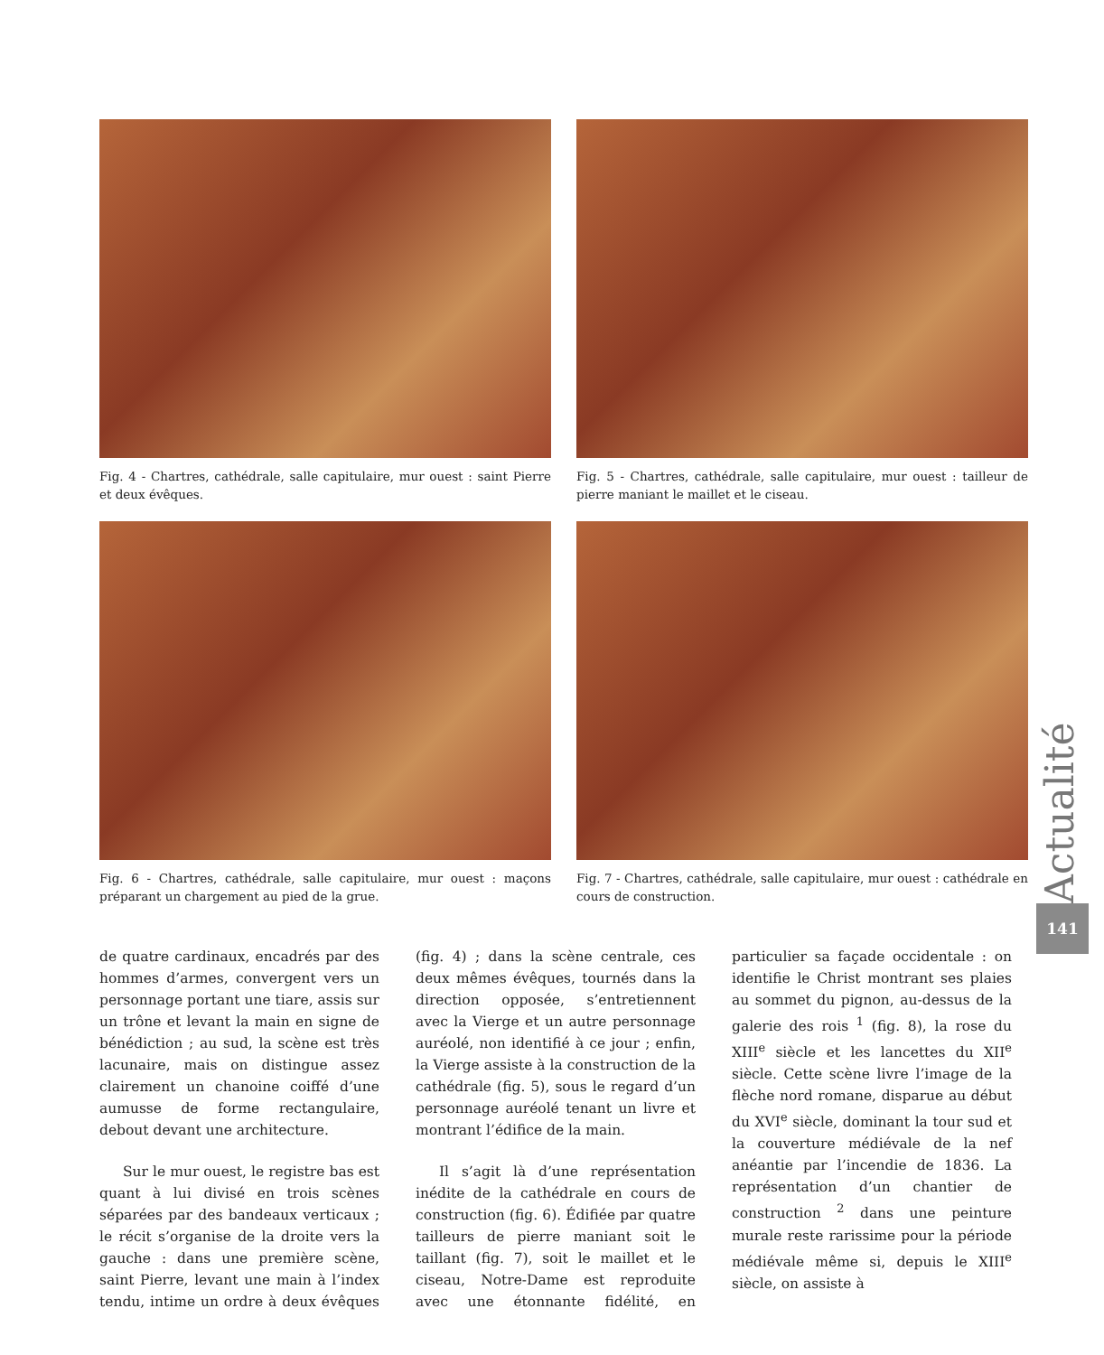Fig. 4 - Chartres, cathédrale, salle capitulaire, mur ouest : saint Pierre et deux évêques.
Fig. 5 - Chartres, cathédrale, salle capitulaire, mur ouest : tailleur de pierre maniant le maillet et le ciseau.
Fig. 6 - Chartres, cathédrale, salle capitulaire, mur ouest : maçons préparant un chargement au pied de la grue.
Fig. 7 - Chartres, cathédrale, salle capitulaire, mur ouest : cathédrale en cours de construction.
de quatre cardinaux, encadrés par des hommes d’armes, convergent vers un personnage portant une tiare, assis sur un trône et levant la main en signe de bénédiction ; au sud, la scène est très lacunaire, mais on distingue assez clairement un chanoine coiffé d’une aumusse de forme rectangulaire, debout devant une architecture.
Sur le mur ouest, le registre bas est quant à lui divisé en trois scènes séparées par des bandeaux verticaux ; le récit s’organise de la droite vers la gauche : dans une première scène, saint Pierre, levant une main à l’index tendu, intime un ordre à deux évêques (fig. 4) ; dans la scène centrale, ces deux mêmes évêques, tournés dans la direction opposée, s’entretiennent avec la Vierge et un autre personnage auréolé, non identifié à ce jour ; enfin, la Vierge assiste à la construction de la cathédrale (fig. 5), sous le regard d’un personnage auréolé tenant un livre et montrant l’édifice de la main.
Il s’agit là d’une représentation inédite de la cathédrale en cours de construction (fig. 6). Édifiée par quatre tailleurs de pierre maniant soit le taillant (fig. 7), soit le maillet et le ciseau, Notre-Dame est reproduite avec une étonnante fidélité, en particulier sa façade occidentale : on identifie le Christ montrant ses plaies au sommet du pignon, au-dessus de la galerie des rois <sup>1</sup> (fig. 8), la rose du XIII<sup>e</sup> siècle et les lancettes du XII<sup>e</sup> siècle. Cette scène livre l’image de la flèche nord romane, disparue au début du XVI<sup>e</sup> siècle, dominant la tour sud et la couverture médiévale de la nef anéantie par l’incendie de 1836. La représentation d’un chantier de construction <sup>2</sup> dans une peinture murale reste rarissime pour la période médiévale même si, depuis le XIII<sup>e</sup> siècle, on assiste à
Actualité
141